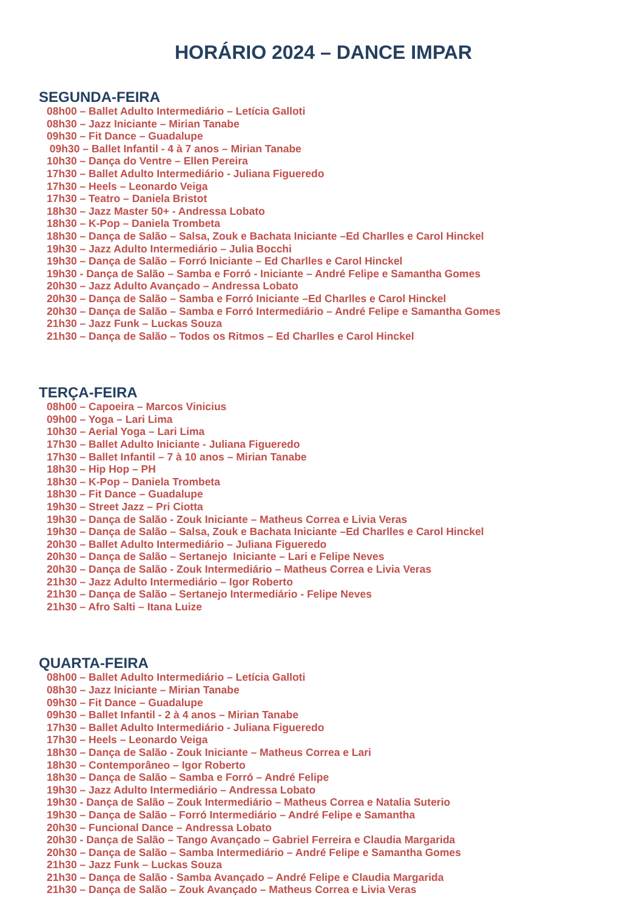HORÁRIO 2024 – DANCE IMPAR
SEGUNDA-FEIRA
08h00 – Ballet Adulto Intermediário – Letícia Galloti
08h30 – Jazz Iniciante – Mirian Tanabe
09h30 – Fit Dance – Guadalupe
09h30 – Ballet Infantil - 4 à 7 anos – Mirian Tanabe
10h30 – Dança do Ventre – Ellen Pereira
17h30 – Ballet Adulto Intermediário - Juliana Figueredo
17h30 – Heels – Leonardo Veiga
17h30 – Teatro – Daniela Bristot
18h30 – Jazz Master 50+ - Andressa Lobato
18h30 – K-Pop – Daniela Trombeta
18h30 – Dança de Salão – Salsa, Zouk e Bachata Iniciante –Ed Charlles e Carol Hinckel
19h30 – Jazz Adulto Intermediário – Julia Bocchi
19h30 – Dança de Salão – Forró Iniciante – Ed Charlles e Carol Hinckel
19h30 - Dança de Salão – Samba e Forró - Iniciante – André Felipe e Samantha Gomes
20h30 – Jazz Adulto Avançado – Andressa Lobato
20h30 – Dança de Salão – Samba e Forró Iniciante –Ed Charlles e Carol Hinckel
20h30 – Dança de Salão – Samba e Forró Intermediário – André Felipe e Samantha Gomes
21h30 – Jazz Funk – Luckas Souza
21h30 – Dança de Salão – Todos os Ritmos – Ed Charlles e Carol Hinckel
TERÇA-FEIRA
08h00 – Capoeira – Marcos Vinicius
09h00 – Yoga – Lari Lima
10h30 – Aerial Yoga – Lari Lima
17h30 – Ballet Adulto Iniciante - Juliana Figueredo
17h30 – Ballet Infantil – 7 à 10 anos – Mirian Tanabe
18h30 – Hip Hop – PH
18h30 – K-Pop – Daniela Trombeta
18h30 – Fit Dance – Guadalupe
19h30 – Street Jazz – Pri Ciotta
19h30 – Dança de Salão - Zouk Iniciante – Matheus Correa e Livia Veras
19h30 – Dança de Salão – Salsa, Zouk e Bachata Iniciante –Ed Charlles e Carol Hinckel
20h30 – Ballet Adulto Intermediário – Juliana Figueredo
20h30 – Dança de Salão – Sertanejo Iniciante – Lari e Felipe Neves
20h30 – Dança de Salão - Zouk Intermediário – Matheus Correa e Livia Veras
21h30 – Jazz Adulto Intermediário – Igor Roberto
21h30 – Dança de Salão – Sertanejo Intermediário - Felipe Neves
21h30 – Afro Salti – Itana Luize
QUARTA-FEIRA
08h00 – Ballet Adulto Intermediário – Letícia Galloti
08h30 – Jazz Iniciante – Mirian Tanabe
09h30 – Fit Dance – Guadalupe
09h30 – Ballet Infantil - 2 à 4 anos – Mirian Tanabe
17h30 – Ballet Adulto Intermediário - Juliana Figueredo
17h30 – Heels – Leonardo Veiga
18h30 – Dança de Salão - Zouk Iniciante – Matheus Correa e Lari
18h30 – Contemporâneo – Igor Roberto
18h30 – Dança de Salão – Samba e Forró – André Felipe
19h30 – Jazz Adulto Intermediário – Andressa Lobato
19h30 - Dança de Salão – Zouk Intermediário – Matheus Correa e Natalia Suterio
19h30 – Dança de Salão – Forró Intermediário – André Felipe e Samantha
20h30 – Funcional Dance – Andressa Lobato
20h30 - Dança de Salão – Tango Avançado – Gabriel Ferreira e Claudia Margarida
20h30 – Dança de Salão – Samba Intermediário – André Felipe e Samantha Gomes
21h30 – Jazz Funk – Luckas Souza
21h30 – Dança de Salão - Samba Avançado – André Felipe e Claudia Margarida
21h30 – Dança de Salão – Zouk Avançado – Matheus Correa e Livia Veras